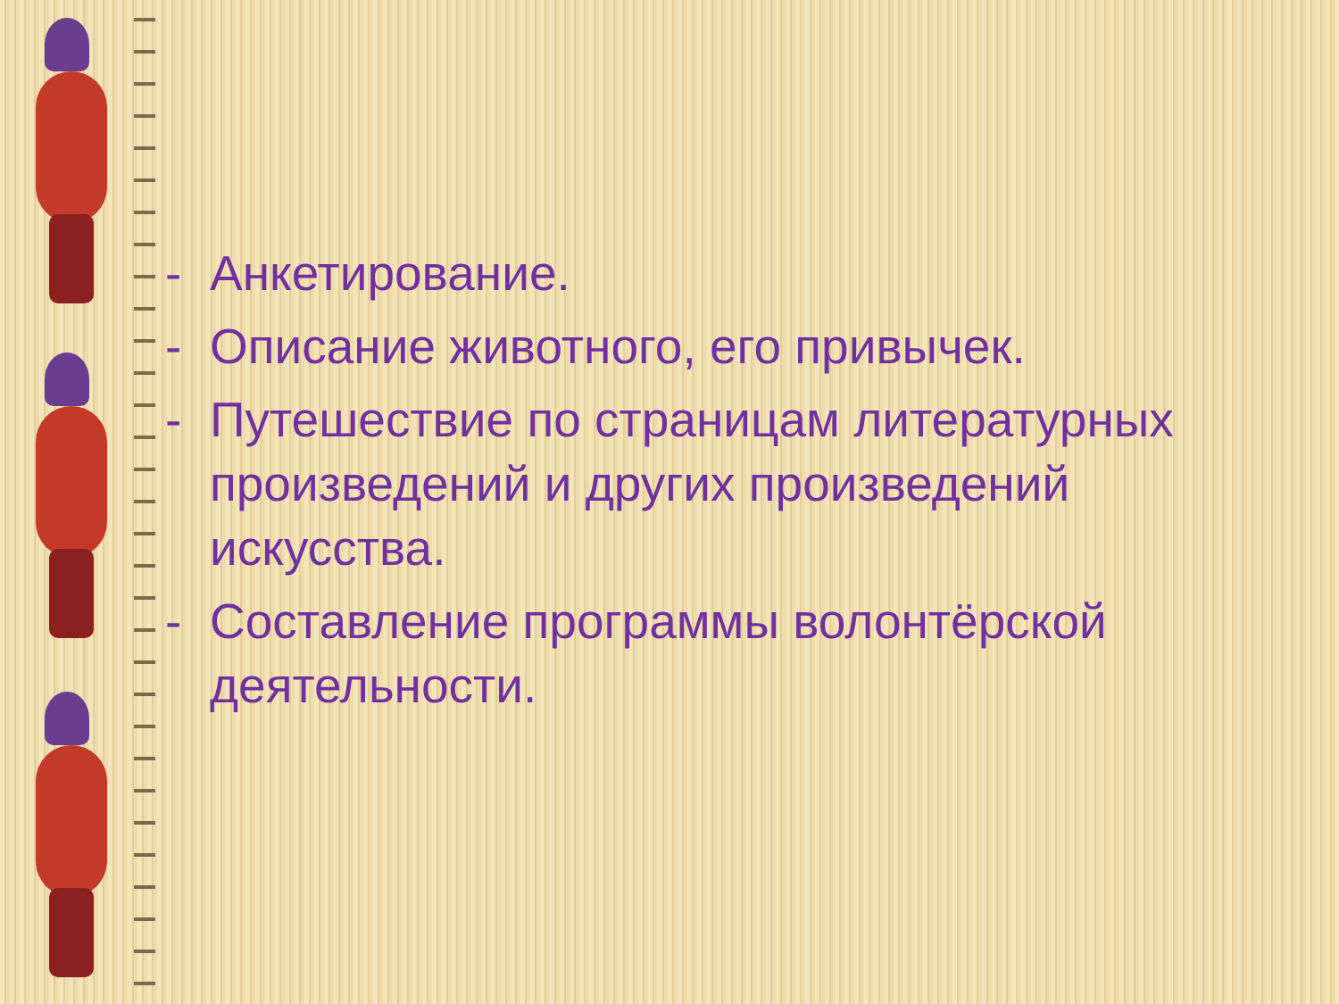- Анкетирование.
- Описание животного, его привычек.
- Путешествие по страницам литературных произведений и других произведений искусства.
- Составление программы волонтёрской деятельности.